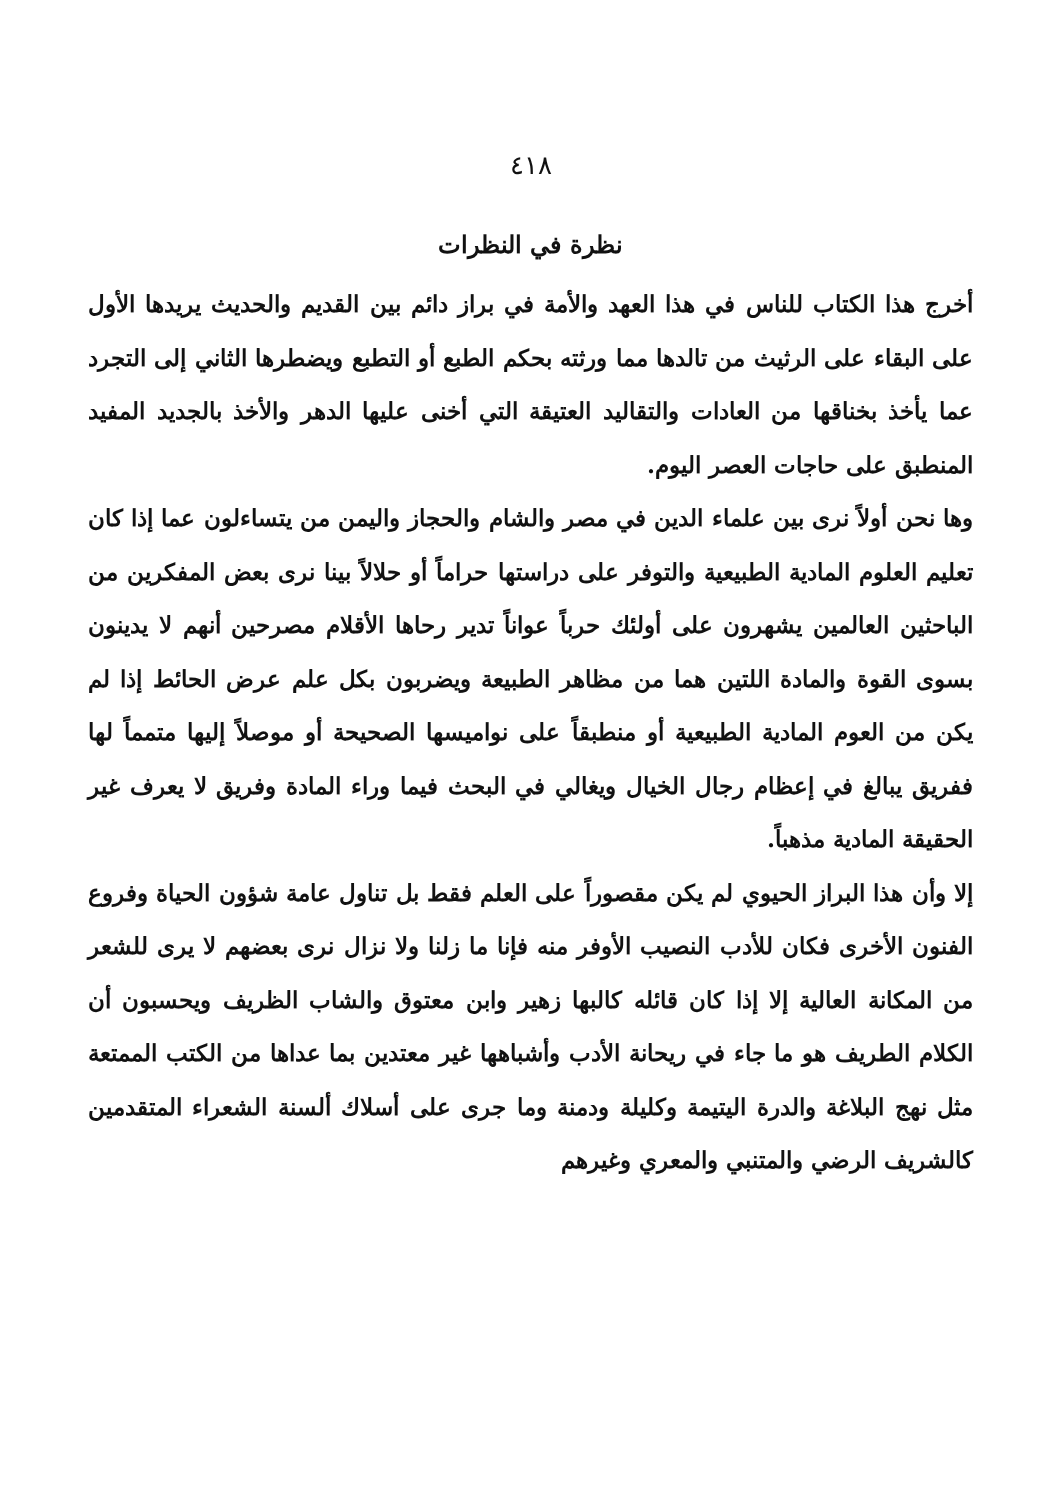٤١٨
نظرة في النظرات
أخرج هذا الكتاب للناس في هذا العهد والأمة في براز دائم بين القديم والحديث يريدها الأول على البقاء على الرثيث من تالدها مما ورثته بحكم الطبع أو التطبع ويضطرها الثاني إلى التجرد عما يأخذ بخناقها من العادات والتقاليد العتيقة التي أخنى عليها الدهر والأخذ بالجديد المفيد المنطبق على حاجات العصر اليوم.
وها نحن أولاً نرى بين علماء الدين في مصر والشام والحجاز واليمن من يتساءلون عما إذا كان تعليم العلوم المادية الطبيعية والتوفر على دراستها حراماً أو حلالاً بينا نرى بعض المفكرين من الباحثين العالمين يشهرون على أولئك حرباً عواناً تدير رحاها الأقلام مصرحين أنهم لا يدينون بسوى القوة والمادة اللتين هما من مظاهر الطبيعة ويضربون بكل علم عرض الحائط إذا لم يكن من العوم المادية الطبيعية أو منطبقاً على نواميسها الصحيحة أو موصلاً إليها متمماً لها ففريق يبالغ في إعظام رجال الخيال ويغالي في البحث فيما وراء المادة وفريق لا يعرف غير الحقيقة المادية مذهباً.
إلا وأن هذا البراز الحيوي لم يكن مقصوراً على العلم فقط بل تناول عامة شؤون الحياة وفروع الفنون الأخرى فكان للأدب النصيب الأوفر منه فإنا ما زلنا ولا نزال نرى بعضهم لا يرى للشعر من المكانة العالية إلا إذا كان قائله كالبها زهير وابن معتوق والشاب الظريف ويحسبون أن الكلام الطريف هو ما جاء في ريحانة الأدب وأشباهها غير معتدين بما عداها من الكتب الممتعة مثل نهج البلاغة والدرة اليتيمة وكليلة ودمنة وما جرى على أسلاك ألسنة الشعراء المتقدمين كالشريف الرضي والمتنبي والمعري وغيرهم